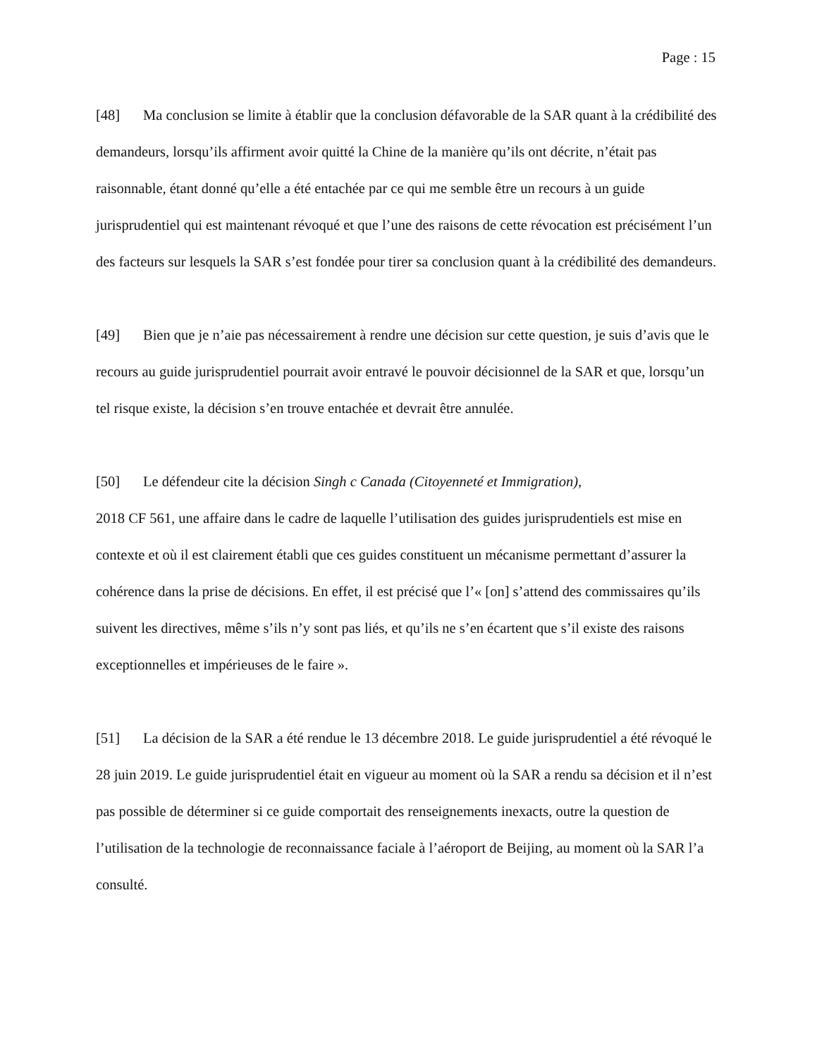Page : 15
[48] Ma conclusion se limite à établir que la conclusion défavorable de la SAR quant à la crédibilité des demandeurs, lorsqu’ils affirment avoir quitté la Chine de la manière qu’ils ont décrite, n’était pas raisonnable, étant donné qu’elle a été entachée par ce qui me semble être un recours à un guide jurisprudentiel qui est maintenant révoqué et que l’une des raisons de cette révocation est précisément l’un des facteurs sur lesquels la SAR s’est fondée pour tirer sa conclusion quant à la crédibilité des demandeurs.
[49] Bien que je n’aie pas nécessairement à rendre une décision sur cette question, je suis d’avis que le recours au guide jurisprudentiel pourrait avoir entravé le pouvoir décisionnel de la SAR et que, lorsqu’un tel risque existe, la décision s’en trouve entachée et devrait être annulée.
[50] Le défendeur cite la décision Singh c Canada (Citoyenneté et Immigration),
2018 CF 561, une affaire dans le cadre de laquelle l’utilisation des guides jurisprudentiels est mise en contexte et où il est clairement établi que ces guides constituent un mécanisme permettant d’assurer la cohérence dans la prise de décisions. En effet, il est précisé que l’« [on] s’attend des commissaires qu’ils suivent les directives, même s’ils n’y sont pas liés, et qu’ils ne s’en écartent que s’il existe des raisons exceptionnelles et impérieuses de le faire ».
[51] La décision de la SAR a été rendue le 13 décembre 2018. Le guide jurisprudentiel a été révoqué le 28 juin 2019. Le guide jurisprudentiel était en vigueur au moment où la SAR a rendu sa décision et il n’est pas possible de déterminer si ce guide comportait des renseignements inexacts, outre la question de l’utilisation de la technologie de reconnaissance faciale à l’aéroport de Beijing, au moment où la SAR l’a consulté.